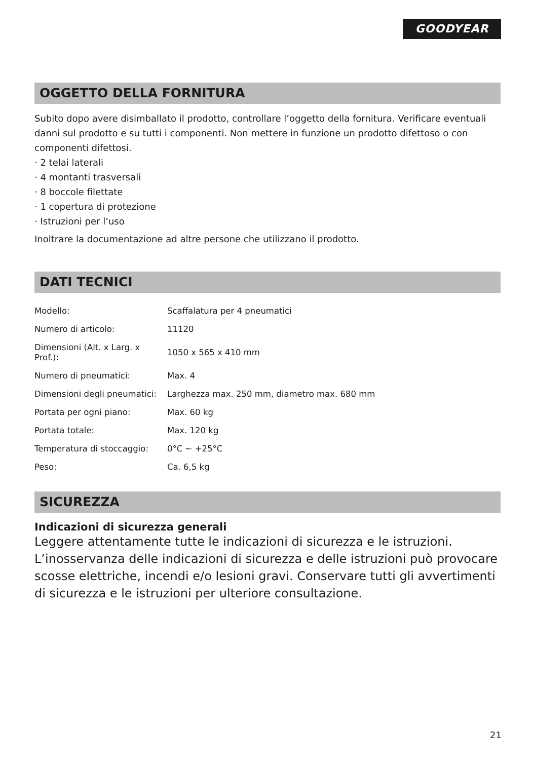GOODYEAR
OGGETTO DELLA FORNITURA
Subito dopo avere disimballato il prodotto, controllare l’oggetto della fornitura. Verificare eventuali danni sul prodotto e su tutti i componenti. Non mettere in funzione un prodotto difettoso o con componenti difettosi.
· 2 telai laterali
· 4 montanti trasversali
· 8 boccole filettate
· 1 copertura di protezione
· Istruzioni per l’uso
Inoltrare la documentazione ad altre persone che utilizzano il prodotto.
DATI TECNICI
| Modello: | Scaffalatura per 4 pneumatici |
| Numero di articolo: | 11120 |
| Dimensioni (Alt. x Larg. x Prof.): | 1050 x 565 x 410 mm |
| Numero di pneumatici: | Max. 4 |
| Dimensioni degli pneumatici: | Larghezza max. 250 mm, diametro max. 680 mm |
| Portata per ogni piano: | Max. 60 kg |
| Portata totale: | Max. 120 kg |
| Temperatura di stoccaggio: | 0°C ~ +25°C |
| Peso: | Ca. 6,5 kg |
SICUREZZA
Indicazioni di sicurezza generali
Leggere attentamente tutte le indicazioni di sicurezza e le istruzioni. L’inosservanza delle indicazioni di sicurezza e delle istruzioni può provocare scosse elettriche, incendi e/o lesioni gravi. Conservare tutti gli avvertimenti di sicurezza e le istruzioni per ulteriore consultazione.
21